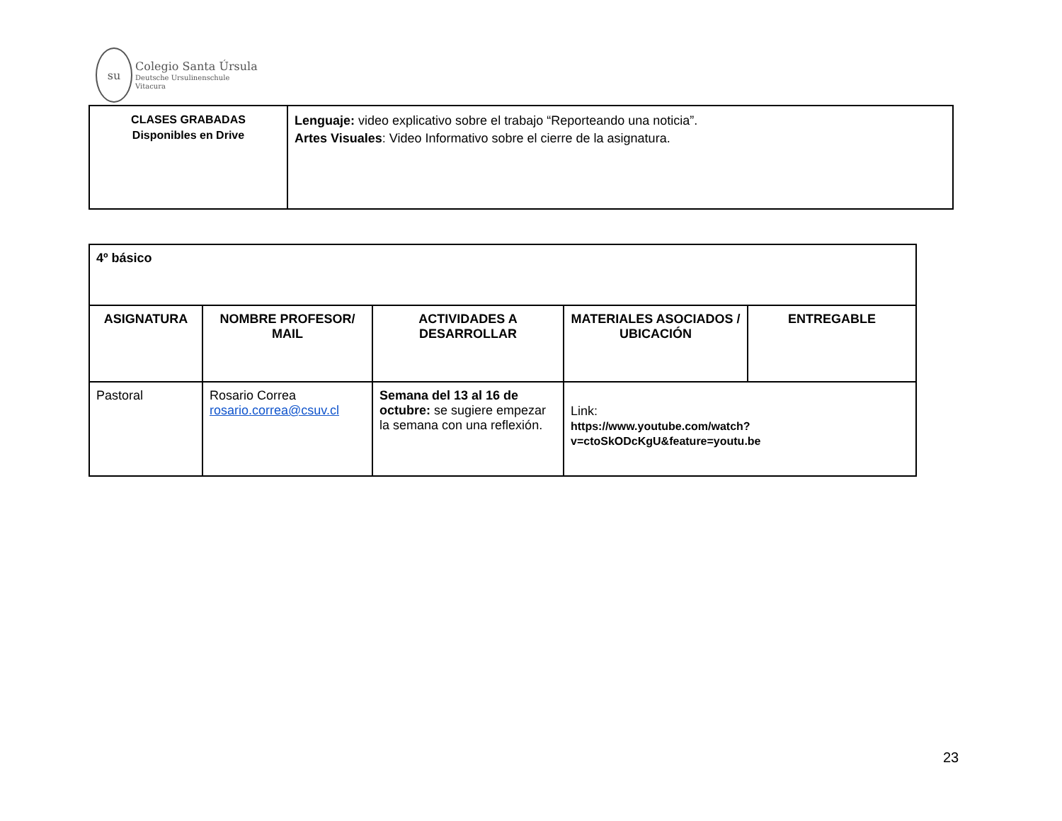su
Colegio Santa Úrsula
Deutsche Ursulinenschule
Vitacura
| CLASES GRABADAS Disponibles en Drive | Lenguaje: video explicativo sobre el trabajo “Reporteando una noticia”. Artes Visuales : Video Informativo sobre el cierre de la asignatura. |
| 4º básico | | | | |
| ASIGNATURA | NOMBRE PROFESOR/ MAIL | ACTIVIDADES A DESARROLLAR | MATERIALES ASOCIADOS / UBICACIÓN | ENTREGABLE |
| Pastoral | Rosario Correa rosario.correa@csuv.cl | Semana del 13 al 16 de octubre: se sugiere empezar la semana con una reflexión. | Link: https://www.youtube.com/watch?v=ctoSkODcKgU&feature=youtu.be | |
23